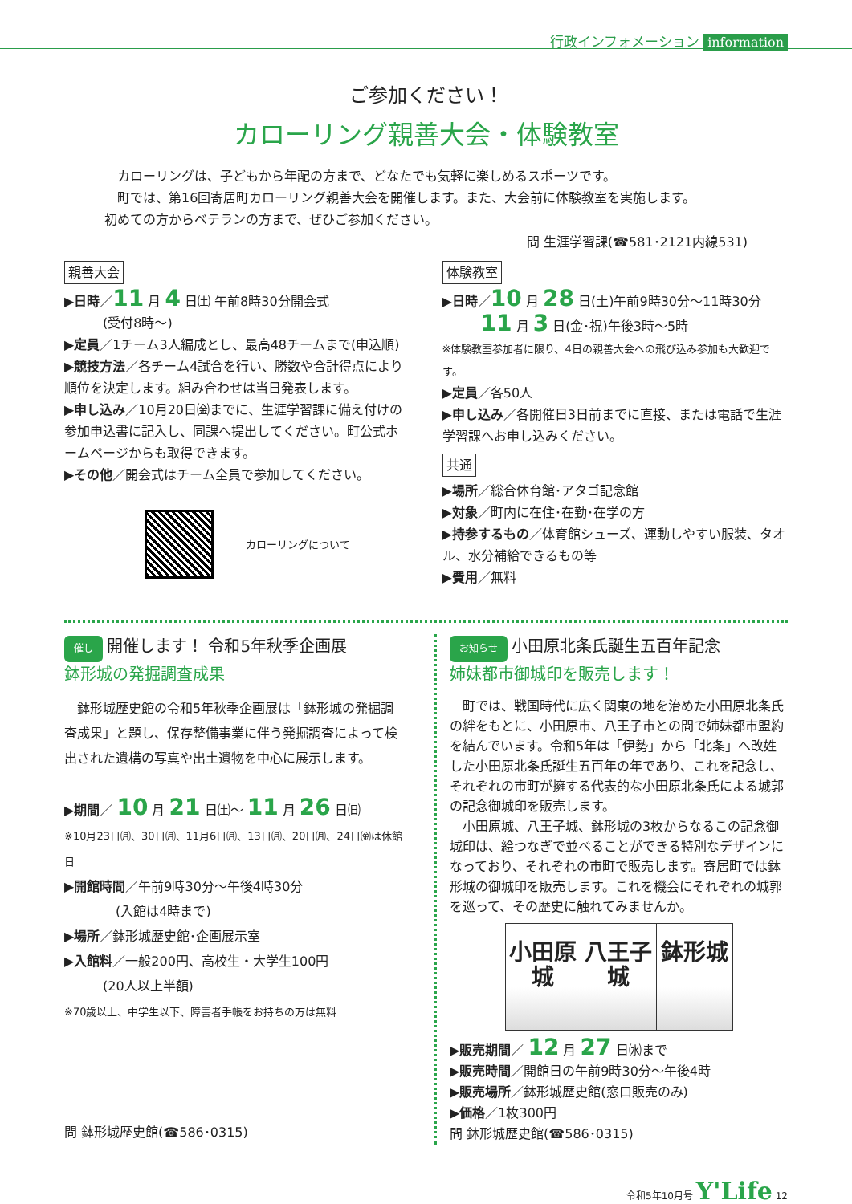行政インフォメーション information
ご参加ください！
カローリング親善大会・体験教室
　カローリングは、子どもから年配の方まで、どなたでも気軽に楽しめるスポーツです。
　町では、第16回寄居町カローリング親善大会を開催します。また、大会前に体験教室を実施します。
初めての方からベテランの方まで、ぜひご参加ください。
問 生涯学習課(☎581･2121内線531)
親善大会
▶日時／11 月 4 日㈯ 午前8時30分開会式
　　　(受付8時～)
▶定員／1チーム3人編成とし、最高48チームまで(申込順)
▶競技方法／各チーム4試合を行い、勝数や合計得点により順位を決定します。組み合わせは当日発表します。
▶申し込み／10月20日㈮までに、生涯学習課に備え付けの参加申込書に記入し、同課へ提出してください。町公式ホームページからも取得できます。
▶その他／開会式はチーム全員で参加してください。
カローリングについて
体験教室
▶日時／10 月 28 日(土)午前9時30分～11時30分
　　　11 月 3 日(金･祝)午後3時～5時
※体験教室参加者に限り、4日の親善大会への飛び込み参加も大歓迎です。
▶定員／各50人
▶申し込み／各開催日3日前までに直接、または電話で生涯学習課へお申し込みください。
共通
▶場所／総合体育館･アタゴ記念館
▶対象／町内に在住･在勤･在学の方
▶持参するもの／体育館シューズ、運動しやすい服装、タオル、水分補給できるもの等
▶費用／無料
催し 開催します！ 令和5年秋季企画展
鉢形城の発掘調査成果
　鉢形城歴史館の令和5年秋季企画展は「鉢形城の発掘調査成果」と題し、保存整備事業に伴う発掘調査によって検出された遺構の写真や出土遺物を中心に展示します。
▶期間／ 10 月 21 日㈯～ 11 月 26 日㈰
※10月23日㈪、30日㈪、11月6日㈪、13日㈪、20日㈪、24日㈮は休館日
▶開館時間／午前9時30分～午後4時30分
　　　　(入館は4時まで)
▶場所／鉢形城歴史館･企画展示室
▶入館料／一般200円、高校生・大学生100円
　　　(20人以上半額)
※70歳以上、中学生以下、障害者手帳をお持ちの方は無料
問 鉢形城歴史館(☎586･0315)
お知らせ 小田原北条氏誕生五百年記念
姉妹都市御城印を販売します！
　町では、戦国時代に広く関東の地を治めた小田原北条氏の絆をもとに、小田原市、八王子市との間で姉妹都市盟約を結んでいます。令和5年は「伊勢」から「北条」へ改姓した小田原北条氏誕生五百年の年であり、これを記念し、それぞれの市町が擁する代表的な小田原北条氏による城郭の記念御城印を販売します。
　小田原城、八王子城、鉢形城の3枚からなるこの記念御城印は、絵つなぎで並べることができる特別なデザインになっており、それぞれの市町で販売します。寄居町では鉢形城の御城印を販売します。これを機会にそれぞれの城郭を巡って、その歴史に触れてみませんか。
小田原城 八王子城 鉢形城
▶販売期間／ 12 月 27 日㈬まで
▶販売時間／開館日の午前9時30分～午後4時
▶販売場所／鉢形城歴史館(窓口販売のみ)
▶価格／1枚300円
問 鉢形城歴史館(☎586･0315)
令和5年10月号 Y'Life 12